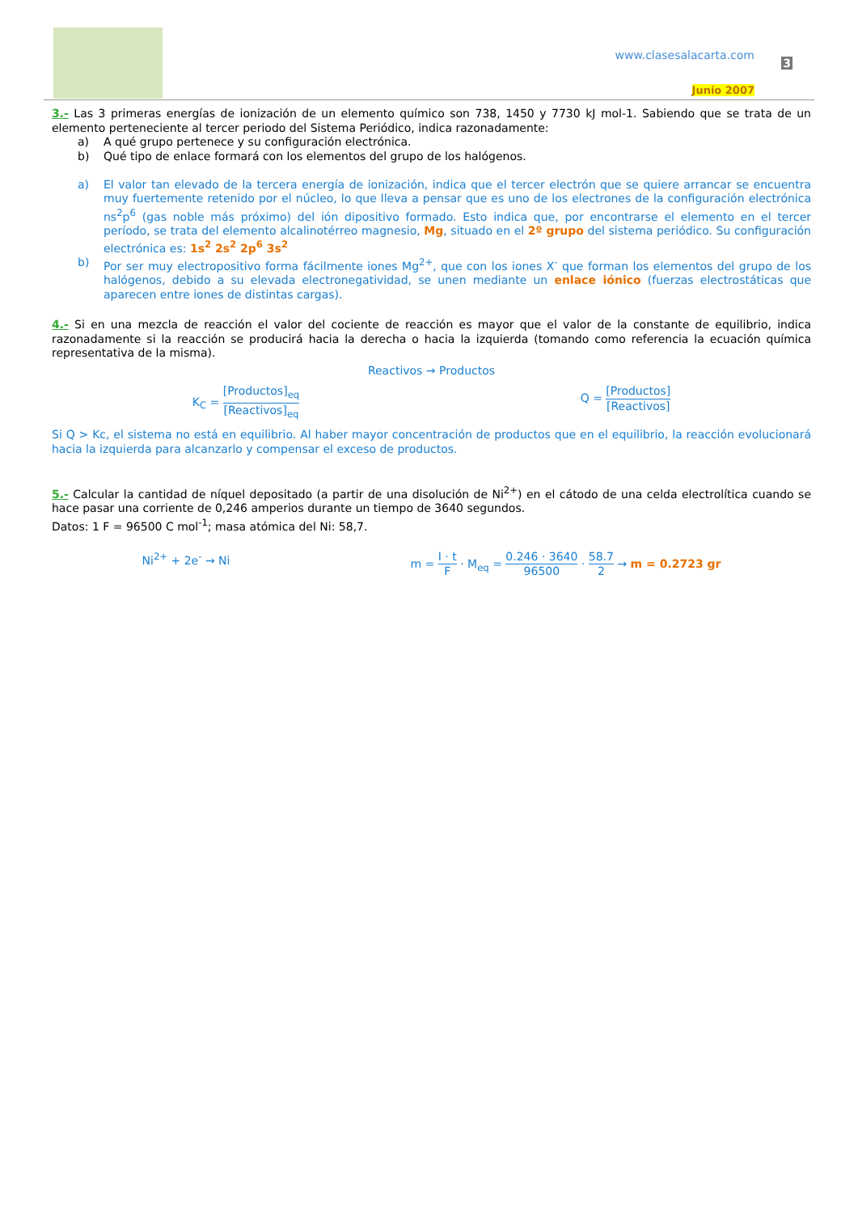www.clasesalacarta.com
3
Junio 2007
3.- Las 3 primeras energías de ionización de un elemento químico son 738, 1450 y 7730 kJ mol-1. Sabiendo que se trata de un elemento perteneciente al tercer periodo del Sistema Periódico, indica razonadamente:
a) A qué grupo pertenece y su configuración electrónica.
b) Qué tipo de enlace formará con los elementos del grupo de los halógenos.
a) El valor tan elevado de la tercera energía de ionización, indica que el tercer electrón que se quiere arrancar se encuentra muy fuertemente retenido por el núcleo, lo que lleva a pensar que es uno de los electrones de la configuración electrónica ns<sup>2</sup>p<sup>6</sup> (gas noble más próximo) del ión dipositivo formado. Esto indica que, por encontrarse el elemento en el tercer período, se trata del elemento alcalinotérreo magnesio, Mg, situado en el 2º grupo del sistema periódico. Su configuración electrónica es: 1s<sup>2</sup> 2s<sup>2</sup> 2p<sup>6</sup> 3s<sup>2</sup>
b) Por ser muy electropositivo forma fácilmente iones Mg<sup>2+</sup>, que con los iones X<sup>-</sup> que forman los elementos del grupo de los halógenos, debido a su elevada electronegatividad, se unen mediante un enlace iónico (fuerzas electrostáticas que aparecen entre iones de distintas cargas).
4.- Si en una mezcla de reacción el valor del cociente de reacción es mayor que el valor de la constante de equilibrio, indica razonadamente si la reacción se producirá hacia la derecha o hacia la izquierda (tomando como referencia la ecuación química representativa de la misma).
Reactivos → Productos
K<sub>C</sub> =
[Productos]<sub>eq</sub>
[Reactivos]<sub>eq</sub>
Q =
[Productos]
[Reactivos]
Si Q > Kc, el sistema no está en equilibrio. Al haber mayor concentración de productos que en el equilibrio, la reacción evolucionará hacia la izquierda para alcanzarlo y compensar el exceso de productos.
5.- Calcular la cantidad de níquel depositado (a partir de una disolución de Ni<sup>2+</sup>) en el cátodo de una celda electrolítica cuando se hace pasar una corriente de 0,246 amperios durante un tiempo de 3640 segundos.
Datos: 1 F = 96500 C mol<sup>-1</sup>; masa atómica del Ni: 58,7.
Ni<sup>2+</sup> + 2e<sup>-</sup> → Ni m =
I · t
F
· M<sub>eq</sub> =
0.246 · 3640
96500
·
58.7
2
→ m = 0.2723 gr